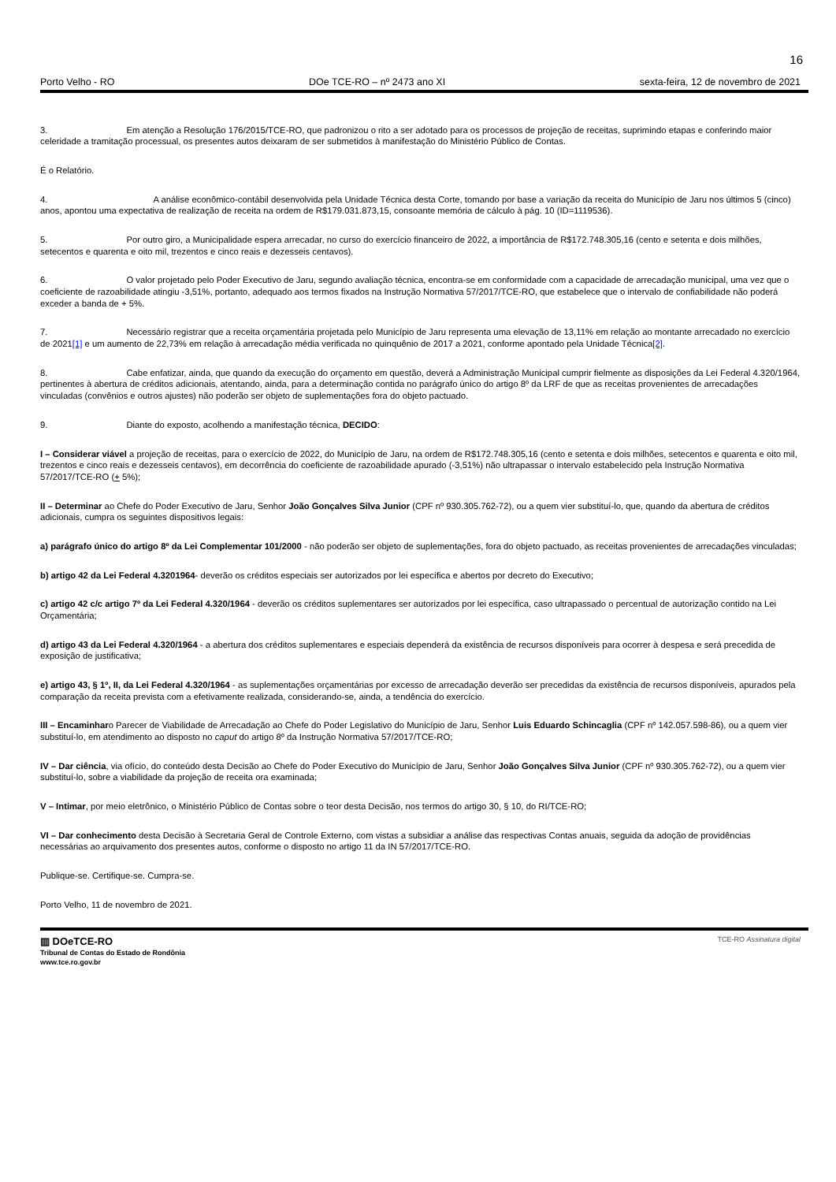16
Porto Velho - RO DOe TCE-RO – nº 2473 ano XI sexta-feira, 12 de novembro de 2021
3. Em atenção a Resolução 176/2015/TCE-RO, que padronizou o rito a ser adotado para os processos de projeção de receitas, suprimindo etapas e conferindo maior celeridade a tramitação processual, os presentes autos deixaram de ser submetidos à manifestação do Ministério Público de Contas.
É o Relatório.
4. A análise econômico-contábil desenvolvida pela Unidade Técnica desta Corte, tomando por base a variação da receita do Município de Jaru nos últimos 5 (cinco) anos, apontou uma expectativa de realização de receita na ordem de R$179.031.873,15, consoante memória de cálculo à pág. 10 (ID=1119536).
5. Por outro giro, a Municipalidade espera arrecadar, no curso do exercício financeiro de 2022, a importância de R$172.748.305,16 (cento e setenta e dois milhões, setecentos e quarenta e oito mil, trezentos e cinco reais e dezesseis centavos).
6. O valor projetado pelo Poder Executivo de Jaru, segundo avaliação técnica, encontra-se em conformidade com a capacidade de arrecadação municipal, uma vez que o coeficiente de razoabilidade atingiu -3,51%, portanto, adequado aos termos fixados na Instrução Normativa 57/2017/TCE-RO, que estabelece que o intervalo de confiabilidade não poderá exceder a banda de + 5%.
7. Necessário registrar que a receita orçamentária projetada pelo Município de Jaru representa uma elevação de 13,11% em relação ao montante arrecadado no exercício de 2021[1] e um aumento de 22,73% em relação à arrecadação média verificada no quinquênio de 2017 a 2021, conforme apontado pela Unidade Técnica[2].
8. Cabe enfatizar, ainda, que quando da execução do orçamento em questão, deverá a Administração Municipal cumprir fielmente as disposições da Lei Federal 4.320/1964, pertinentes à abertura de créditos adicionais, atentando, ainda, para a determinação contida no parágrafo único do artigo 8º da LRF de que as receitas provenientes de arrecadações vinculadas (convênios e outros ajustes) não poderão ser objeto de suplementações fora do objeto pactuado.
9. Diante do exposto, acolhendo a manifestação técnica, DECIDO:
I – Considerar viável a projeção de receitas, para o exercício de 2022, do Município de Jaru, na ordem de R$172.748.305,16 (cento e setenta e dois milhões, setecentos e quarenta e oito mil, trezentos e cinco reais e dezesseis centavos), em decorrência do coeficiente de razoabilidade apurado (-3,51%) não ultrapassar o intervalo estabelecido pela Instrução Normativa 57/2017/TCE-RO (+ 5%);
II – Determinar ao Chefe do Poder Executivo de Jaru, Senhor João Gonçalves Silva Junior (CPF nº 930.305.762-72), ou a quem vier substituí-lo, que, quando da abertura de créditos adicionais, cumpra os seguintes dispositivos legais:
a) parágrafo único do artigo 8º da Lei Complementar 101/2000 - não poderão ser objeto de suplementações, fora do objeto pactuado, as receitas provenientes de arrecadações vinculadas;
b) artigo 42 da Lei Federal 4.3201964- deverão os créditos especiais ser autorizados por lei específica e abertos por decreto do Executivo;
c) artigo 42 c/c artigo 7º da Lei Federal 4.320/1964 - deverão os créditos suplementares ser autorizados por lei específica, caso ultrapassado o percentual de autorização contido na Lei Orçamentária;
d) artigo 43 da Lei Federal 4.320/1964 - a abertura dos créditos suplementares e especiais dependerá da existência de recursos disponíveis para ocorrer à despesa e será precedida de exposição de justificativa;
e) artigo 43, § 1º, II, da Lei Federal 4.320/1964 - as suplementações orçamentárias por excesso de arrecadação deverão ser precedidas da existência de recursos disponíveis, apurados pela comparação da receita prevista com a efetivamente realizada, considerando-se, ainda, a tendência do exercício.
III – Encaminharo Parecer de Viabilidade de Arrecadação ao Chefe do Poder Legislativo do Município de Jaru, Senhor Luis Eduardo Schincaglia (CPF nº 142.057.598-86), ou a quem vier substituí-lo, em atendimento ao disposto no caput do artigo 8º da Instrução Normativa 57/2017/TCE-RO;
IV – Dar ciência, via ofício, do conteúdo desta Decisão ao Chefe do Poder Executivo do Município de Jaru, Senhor João Gonçalves Silva Junior (CPF nº 930.305.762-72), ou a quem vier substituí-lo, sobre a viabilidade da projeção de receita ora examinada;
V – Intimar, por meio eletrônico, o Ministério Público de Contas sobre o teor desta Decisão, nos termos do artigo 30, § 10, do RI/TCE-RO;
VI – Dar conhecimento desta Decisão à Secretaria Geral de Controle Externo, com vistas a subsidiar a análise das respectivas Contas anuais, seguida da adoção de providências necessárias ao arquivamento dos presentes autos, conforme o disposto no artigo 11 da IN 57/2017/TCE-RO.
Publique-se. Certifique-se. Cumpra-se.
Porto Velho, 11 de novembro de 2021.
▥ DOeTCE-RO
Tribunal de Contas do Estado de Rondônia
www.tce.ro.gov.br
TCE-RO Assinatura digital